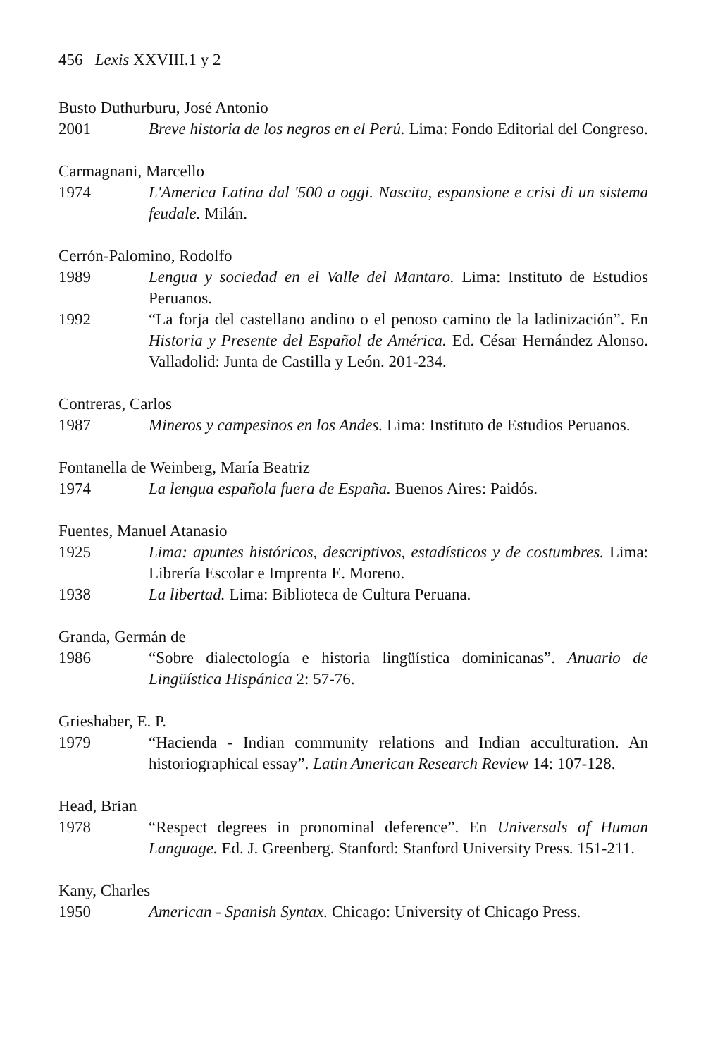456 Lexis XXVIII.1 y 2
Busto Duthurburu, José Antonio
2001 Breve historia de los negros en el Perú. Lima: Fondo Editorial del Congreso.
Carmagnani, Marcello
1974 L'America Latina dal '500 a oggi. Nascita, espansione e crisi di un sistema feudale. Milán.
Cerrón-Palomino, Rodolfo
1989 Lengua y sociedad en el Valle del Mantaro. Lima: Instituto de Estudios Peruanos.
1992 “La forja del castellano andino o el penoso camino de la ladinización”. En Historia y Presente del Español de América. Ed. César Hernández Alonso. Valladolid: Junta de Castilla y León. 201-234.
Contreras, Carlos
1987 Mineros y campesinos en los Andes. Lima: Instituto de Estudios Peruanos.
Fontanella de Weinberg, María Beatriz
1974 La lengua española fuera de España. Buenos Aires: Paidós.
Fuentes, Manuel Atanasio
1925 Lima: apuntes históricos, descriptivos, estadísticos y de costumbres. Lima: Librería Escolar e Imprenta E. Moreno.
1938 La libertad. Lima: Biblioteca de Cultura Peruana.
Granda, Germán de
1986 “Sobre dialectología e historia lingüística dominicanas”. Anuario de Lingüística Hispánica 2: 57-76.
Grieshaber, E. P.
1979 “Hacienda - Indian community relations and Indian acculturation. An historiographical essay”. Latin American Research Review 14: 107-128.
Head, Brian
1978 “Respect degrees in pronominal deference”. En Universals of Human Language. Ed. J. Greenberg. Stanford: Stanford University Press. 151-211.
Kany, Charles
1950 American - Spanish Syntax. Chicago: University of Chicago Press.